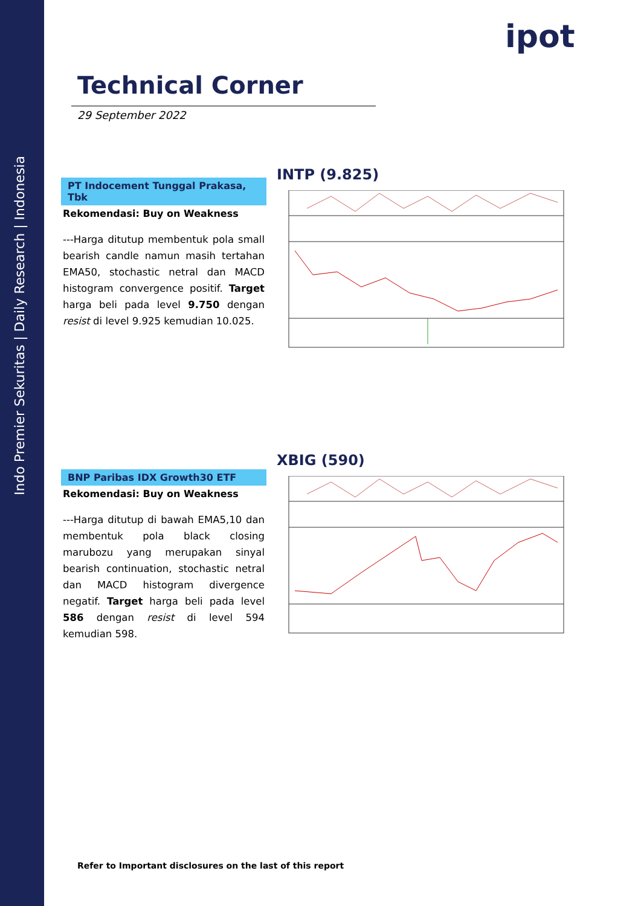Indo Premier Sekuritas | Daily Research | Indonesia
ipot
Technical Corner
29 September 2022
PT Indocement Tunggal Prakasa, Tbk
Rekomendasi: Buy on Weakness
---Harga ditutup membentuk pola small bearish candle namun masih tertahan EMA50, stochastic netral dan MACD histogram convergence positif. Target harga beli pada level 9.750 dengan resist di level 9.925 kemudian 10.025.
INTP (9.825)
BNP Paribas IDX Growth30 ETF
Rekomendasi: Buy on Weakness
---Harga ditutup di bawah EMA5,10 dan membentuk pola black closing marubozu yang merupakan sinyal bearish continuation, stochastic netral dan MACD histogram divergence negatif. Target harga beli pada level 586 dengan resist di level 594 kemudian 598.
XBIG (590)
Refer to Important disclosures on the last of this report